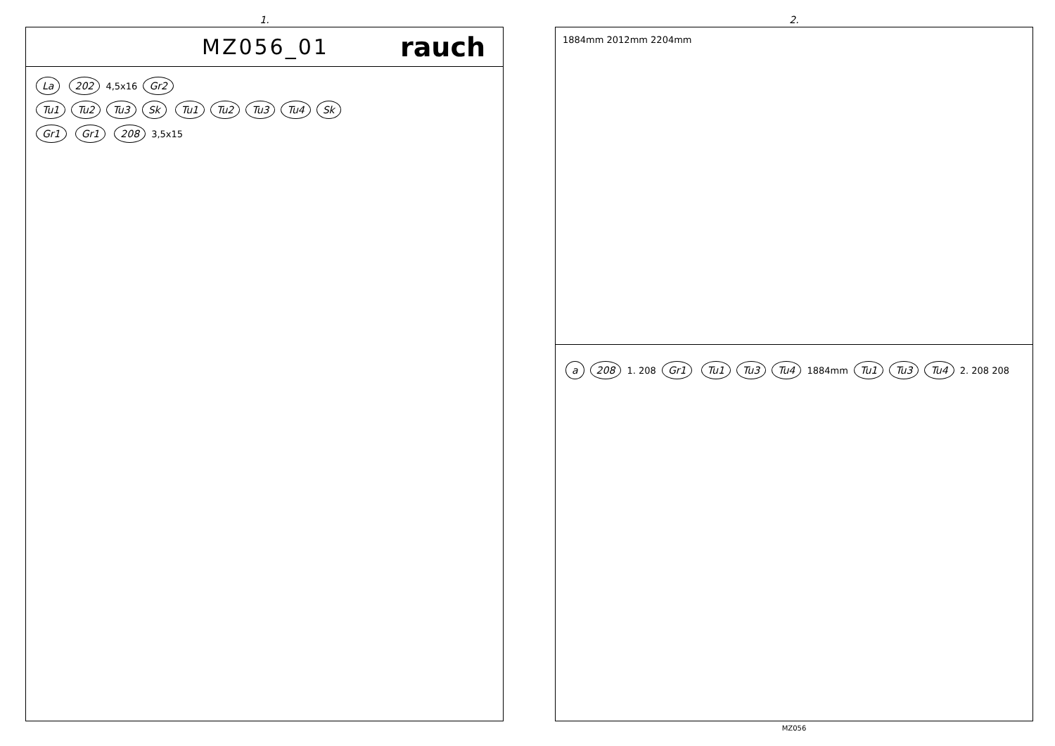1.
MZ056_01 rauch
La 202 4,5x16 Gr2
Tu1 Tu2 Tu3 Sk Tu1 Tu2 Tu3 Tu4 Sk
Gr1 Gr1 208 3,5x15
2.
1884mm 2012mm 2204mm
a 208 1. 208 Gr1 Tu1 Tu3 Tu4 1884mm Tu1 Tu3 Tu4 2. 208 208
MZ056